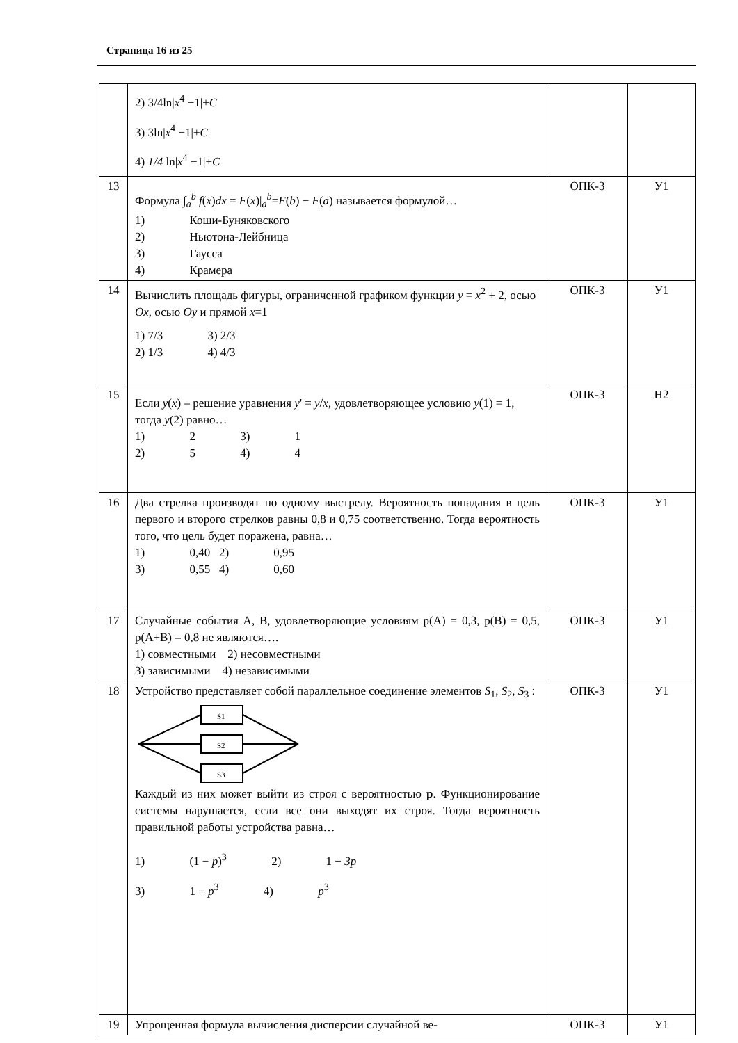Страница 16 из 25
| | 2) 3/4ln/ x<sup>4</sup> −1/+ C 3) 3ln/ x<sup>4</sup> −1/+ C 4) 1/4 ln/ x<sup>4</sup> −1/+ C | | |
| 13 | Формула ∫<sub>a</sub><sup>b</sup> f ( x ) dx = F ( x )/<sub>a</sub><sup>b</sup>= F ( b ) − F ( a ) называется формулой… 1) Коши-Буняковского 2) Ньютона-Лейбница 3) Гаусса 4) Крамера | ОПК-3 | У1 |
| 14 | Вычислить площадь фигуры, ограниченной графиком функции y = x<sup>2</sup> + 2, осью Ox , осью Oy и прямой x =1 1) 7/3 3) 2/3 2) 1/3 4) 4/3 | ОПК-3 | У1 |
| 15 | Если y ( x ) – решение уравнения y ' = y / x , удовлетворяющее условию y (1) = 1, тогда y (2) равно… 1) 2 3) 1 2) 5 4) 4 | ОПК-3 | Н2 |
| 16 | Два стрелка производят по одному выстрелу. Вероятность попадания в цель первого и второго стрелков равны 0,8 и 0,75 соответственно. Тогда вероятность того, что цель будет поражена, равна… 1) 0,40 2) 0,95 3) 0,55 4) 0,60 | ОПК-3 | У1 |
| 17 | Случайные события A, B, удовлетворяющие условиям p(A) = 0,3, p(B) = 0,5, p(A+B) = 0,8 не являются…. 1) совместными 2) несовместными 3) зависимыми 4) независимыми | ОПК-3 | У1 |
| 18 | Устройство представляет собой параллельное соединение элементов S<sub>1</sub>, S<sub>2</sub>, S<sub>3</sub> : S1 S2 S3 Каждый из них может выйти из строя с вероятностью p . Функционирование системы нарушается, если все они выходят их строя. Тогда вероятность правильной работы устройства равна… 1) (1 − p )<sup>3</sup> 2) 1 − 3p 3) 1 − p<sup>3</sup> 4) p<sup>3</sup> | ОПК-3 | У1 |
| 19 | Упрощенная формула вычисления дисперсии случайной ве- | ОПК-3 | У1 |